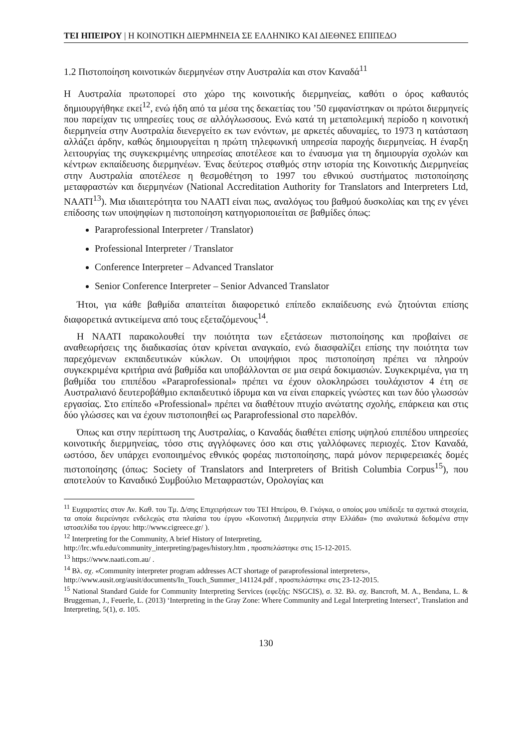ΤΕΙ ΗΠΕΙΡΟΥ | Η ΚΟΙΝΟΤΙΚΗ ΔΙΕΡΜΗΝΕΙΑ ΣΕ ΕΛΛΗΝΙΚΟ ΚΑΙ ΔΙΕΘΝΕΣ ΕΠΙΠΕΔΟ
1.2 Πιστοποίηση κοινοτικών διερμηνέων στην Αυστραλία και στον Καναδά<sup>11</sup>
Η Αυστραλία πρωτοπορεί στο χώρο της κοινοτικής διερμηνείας, καθότι ο όρος καθαυτός δημιουργήθηκε εκεί<sup>12</sup>, ενώ ήδη από τα μέσα της δεκαετίας του ’50 εμφανίστηκαν οι πρώτοι διερμηνείς που παρείχαν τις υπηρεσίες τους σε αλλόγλωσσους. Ενώ κατά τη μεταπολεμική περίοδο η κοινοτική διερμηνεία στην Αυστραλία διενεργείτο εκ των ενόντων, με αρκετές αδυναμίες, το 1973 η κατάσταση αλλάζει άρδην, καθώς δημιουργείται η πρώτη τηλεφωνική υπηρεσία παροχής διερμηνείας. Η έναρξη λειτουργίας της συγκεκριμένης υπηρεσίας αποτέλεσε και το έναυσμα για τη δημιουργία σχολών και κέντρων εκπαίδευσης διερμηνέων. Ένας δεύτερος σταθμός στην ιστορία της Κοινοτικής Διερμηνείας στην Αυστραλία αποτέλεσε η θεσμοθέτηση το 1997 του εθνικού συστήματος πιστοποίησης μεταφραστών και διερμηνέων (National Accreditation Authority for Translators and Interpreters Ltd, NAATI<sup>13</sup>). Μια ιδιαιτερότητα του NAATI είναι πως, αναλόγως του βαθμού δυσκολίας και της εν γένει επίδοσης των υποψηφίων η πιστοποίηση κατηγοριοποιείται σε βαθμίδες όπως:
Paraprofessional Interpreter / Translator)
Professional Interpreter / Translator
Conference Interpreter – Advanced Translator
Senior Conference Interpreter – Senior Advanced Translator
Ήτοι, για κάθε βαθμίδα απαιτείται διαφορετικό επίπεδο εκπαίδευσης ενώ ζητούνται επίσης διαφορετικά αντικείμενα από τους εξεταζόμενους<sup>14</sup>.
Η NAATI παρακολουθεί την ποιότητα των εξετάσεων πιστοποίησης και προβαίνει σε αναθεωρήσεις της διαδικασίας όταν κρίνεται αναγκαίο, ενώ διασφαλίζει επίσης την ποιότητα των παρεχόμενων εκπαιδευτικών κύκλων. Οι υποψήφιοι προς πιστοποίηση πρέπει να πληρούν συγκεκριμένα κριτήρια ανά βαθμίδα και υποβάλλονται σε μια σειρά δοκιμασιών. Συγκεκριμένα, για τη βαθμίδα του επιπέδου «Paraprofessional» πρέπει να έχουν ολοκληρώσει τουλάχιστον 4 έτη σε Αυστραλιανό δευτεροβάθμιο εκπαιδευτικό ίδρυμα και να είναι επαρκείς γνώστες και των δύο γλωσσών εργασίας. Στο επίπεδο «Professional» πρέπει να διαθέτουν πτυχίο ανώτατης σχολής, επάρκεια και στις δύο γλώσσες και να έχουν πιστοποιηθεί ως Paraprofessional στο παρελθόν.
Όπως και στην περίπτωση της Αυστραλίας, ο Καναδάς διαθέτει επίσης υψηλού επιπέδου υπηρεσίες κοινοτικής διερμηνείας, τόσο στις αγγλόφωνες όσο και στις γαλλόφωνες περιοχές. Στον Καναδά, ωστόσο, δεν υπάρχει ενοποιημένος εθνικός φορέας πιστοποίησης, παρά μόνον περιφερειακές δομές πιστοποίησης (όπως: Society of Translators and Interpreters of British Columbia Corpus<sup>15</sup>), που αποτελούν το Καναδικό Συμβούλιο Μεταφραστών, Ορολογίας και
<sup>11</sup> Ευχαριστίες στον Αν. Καθ. του Τμ. Δ/σης Επιχειρήσεων του ΤΕΙ Ηπείρου, Θ. Γκόγκα, ο οποίος μου υπέδειξε τα σχετικά στοιχεία, τα οποία διερεύνησε ενδελεχώς στα πλαίσια του έργου «Κοινοτική Διερμηνεία στην Ελλάδα» (πιο αναλυτικά δεδομένα στην ιστοσελίδα του έργου: http://www.cigreece.gr/ ).
<sup>12</sup> Interpreting for the Community, A brief History of Interpreting,
http://lrc.wfu.edu/community_interpreting/pages/history.htm , προσπελάστηκε στις 15-12-2015.
<sup>13</sup> https://www.naati.com.au/ .
<sup>14</sup> Βλ. σχ. «Community interpreter program addresses ACT shortage of paraprofessional interpreters»,
http://www.ausit.org/ausit/documents/In_Touch_Summer_141124.pdf , προσπελάστηκε στις 23-12-2015.
<sup>15</sup> National Standard Guide for Community Interpreting Services (εφεξής: NSGCIS), σ. 32. Βλ. σχ. Bancroft, M. A., Bendana, L. & Bruggeman, J., Feuerle, L. (2013) ‘Interpreting in the Gray Zone: Where Community and Legal Interpreting Intersect’, Translation and Interpreting, 5(1), σ. 105.
130